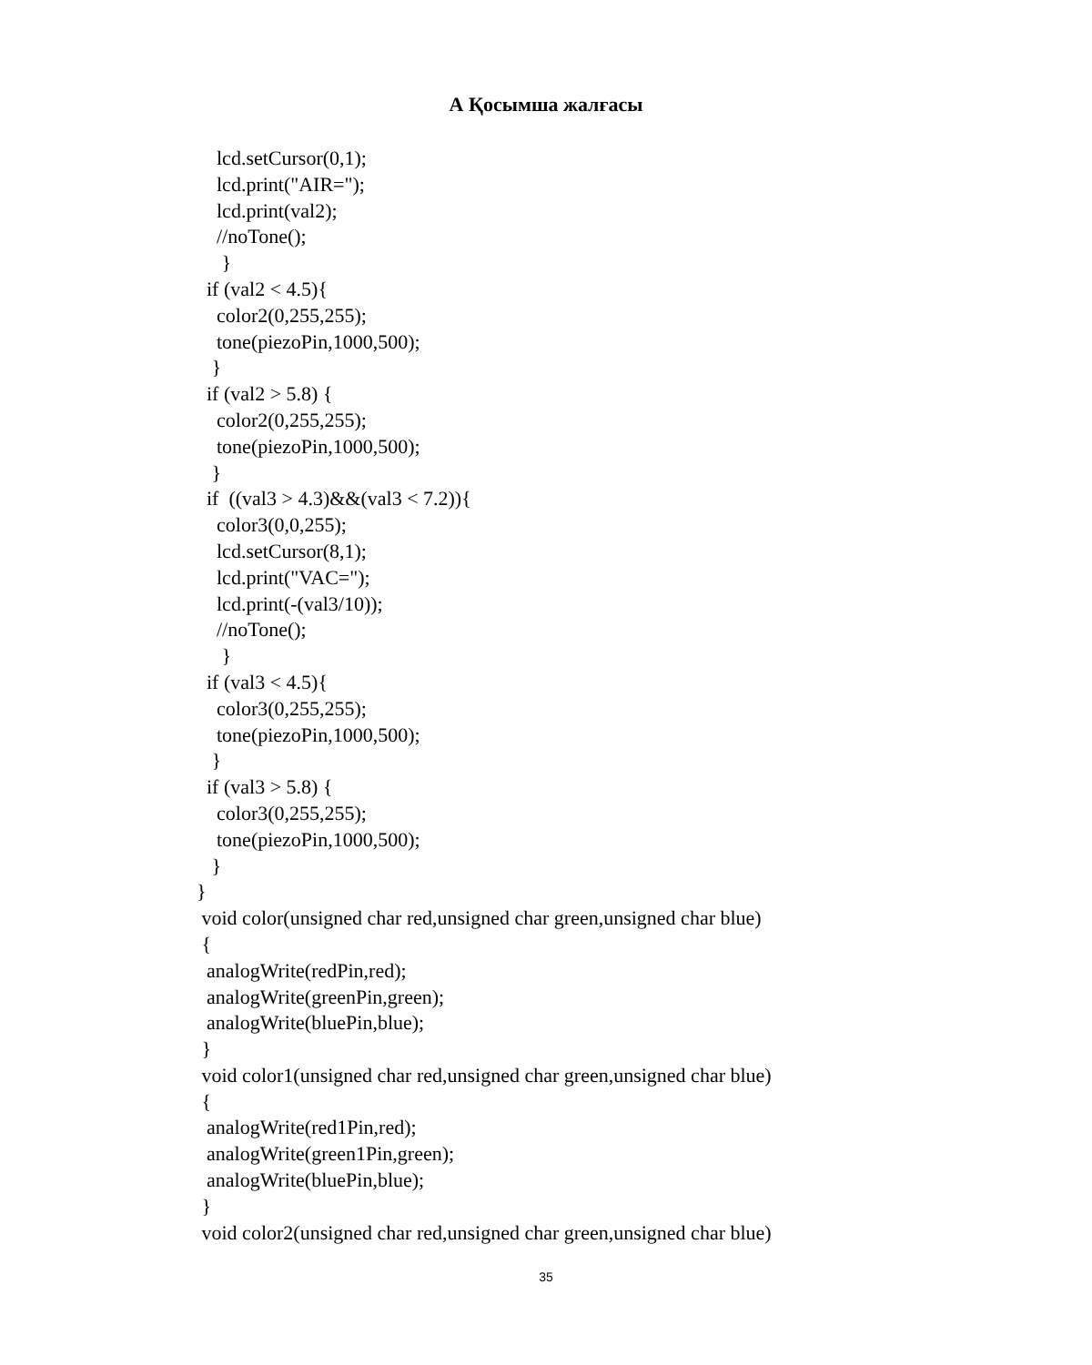А Қосымша жалғасы
    lcd.setCursor(0,1);
    lcd.print("AIR=");
    lcd.print(val2);
    //noTone();
     }
  if (val2 < 4.5){
    color2(0,255,255);
    tone(piezoPin,1000,500);
   }
  if (val2 > 5.8) {
    color2(0,255,255);
    tone(piezoPin,1000,500);
   }
  if  ((val3 > 4.3)&&(val3 < 7.2)){
    color3(0,0,255);
    lcd.setCursor(8,1);
    lcd.print("VAC=");
    lcd.print(-(val3/10));
    //noTone();
     }
  if (val3 < 4.5){
    color3(0,255,255);
    tone(piezoPin,1000,500);
   }
  if (val3 > 5.8) {
    color3(0,255,255);
    tone(piezoPin,1000,500);
   }
}
 void color(unsigned char red,unsigned char green,unsigned char blue)
 {
  analogWrite(redPin,red);
  analogWrite(greenPin,green);
  analogWrite(bluePin,blue);
 }
 void color1(unsigned char red,unsigned char green,unsigned char blue)
 {
  analogWrite(red1Pin,red);
  analogWrite(green1Pin,green);
  analogWrite(bluePin,blue);
 }
 void color2(unsigned char red,unsigned char green,unsigned char blue)
35